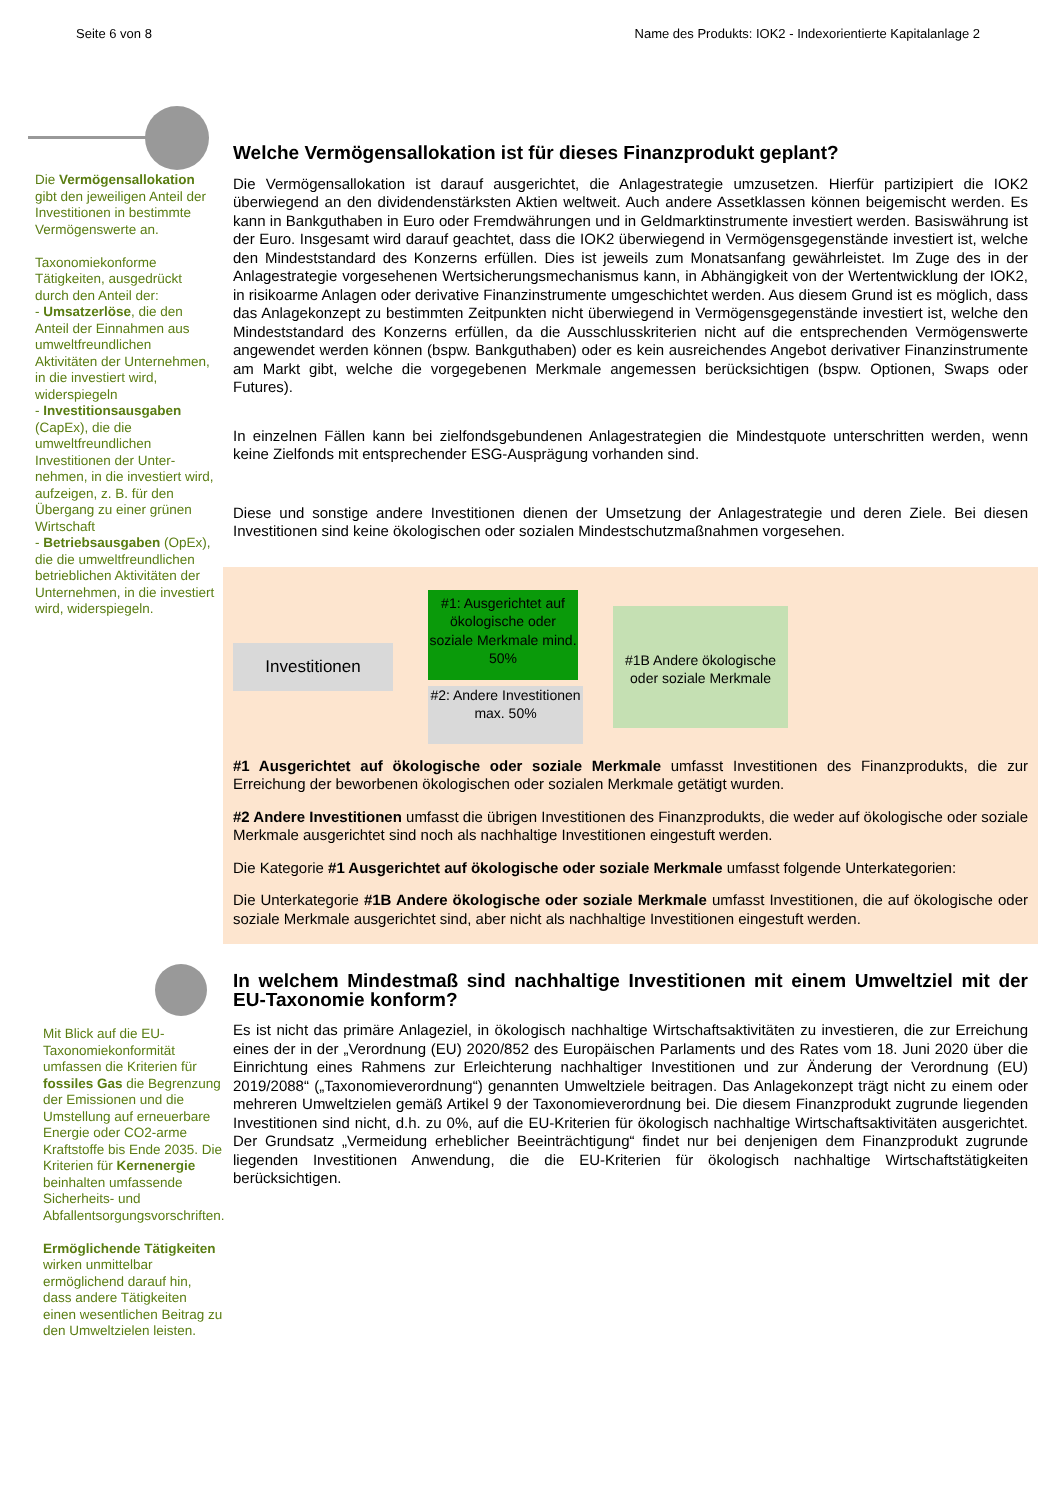Seite 6 von 8 Name des Produkts: IOK2 - Indexorientierte Kapitalanlage 2
Die Vermögensallokation gibt den jeweiligen Anteil der Investitionen in bestimmte Vermögenswerte an.
Taxonomiekonforme Tätigkeiten, ausgedrückt durch den Anteil der:
- Umsatzerlöse, die den Anteil der Einnahmen aus umweltfreundlichen Aktivitäten der Unternehmen, in die investiert wird, widerspiegeln
- Investitionsausgaben (CapEx), die die umweltfreundlichen Investitionen der Unter-nehmen, in die investiert wird, aufzeigen, z. B. für den Übergang zu einer grünen Wirtschaft
- Betriebsausgaben (OpEx), die die umweltfreundlichen betrieblichen Aktivitäten der Unternehmen, in die investiert wird, widerspiegeln.
Welche Vermögensallokation ist für dieses Finanzprodukt geplant?
Die Vermögensallokation ist darauf ausgerichtet, die Anlagestrategie umzusetzen. Hierfür partizipiert die IOK2 überwiegend an den dividendenstärksten Aktien weltweit. Auch andere Assetklassen können beigemischt werden. Es kann in Bankguthaben in Euro oder Fremdwährungen und in Geldmarktinstrumente investiert werden. Basiswährung ist der Euro. Insgesamt wird darauf geachtet, dass die IOK2 überwiegend in Vermögensgegenstände investiert ist, welche den Mindeststandard des Konzerns erfüllen. Dies ist jeweils zum Monatsanfang gewährleistet. Im Zuge des in der Anlagestrategie vorgesehenen Wertsicherungsmechanismus kann, in Abhängigkeit von der Wertentwicklung der IOK2, in risikoarme Anlagen oder derivative Finanzinstrumente umgeschichtet werden. Aus diesem Grund ist es möglich, dass das Anlagekonzept zu bestimmten Zeitpunkten nicht überwiegend in Vermögensgegenstände investiert ist, welche den Mindeststandard des Konzerns erfüllen, da die Ausschlusskriterien nicht auf die entsprechenden Vermögenswerte angewendet werden können (bspw. Bankguthaben) oder es kein ausreichendes Angebot derivativer Finanzinstrumente am Markt gibt, welche die vorgegebenen Merkmale angemessen berücksichtigen (bspw. Optionen, Swaps oder Futures).
In einzelnen Fällen kann bei zielfondsgebundenen Anlagestrategien die Mindestquote unterschritten werden, wenn keine Zielfonds mit entsprechender ESG-Ausprägung vorhanden sind.
Diese und sonstige andere Investitionen dienen der Umsetzung der Anlagestrategie und deren Ziele. Bei diesen Investitionen sind keine ökologischen oder sozialen Mindestschutzmaßnahmen vorgesehen.
Investitionen
#1: Ausgerichtet auf ökologische oder soziale Merkmale mind. 50%
#2: Andere Investitionen max. 50%
#1B Andere ökologische oder soziale Merkmale
#1 Ausgerichtet auf ökologische oder soziale Merkmale umfasst Investitionen des Finanzprodukts, die zur Erreichung der beworbenen ökologischen oder sozialen Merkmale getätigt wurden.
#2 Andere Investitionen umfasst die übrigen Investitionen des Finanzprodukts, die weder auf ökologische oder soziale Merkmale ausgerichtet sind noch als nachhaltige Investitionen eingestuft werden.
Die Kategorie #1 Ausgerichtet auf ökologische oder soziale Merkmale umfasst folgende Unterkategorien:
Die Unterkategorie #1B Andere ökologische oder soziale Merkmale umfasst Investitionen, die auf ökologische oder soziale Merkmale ausgerichtet sind, aber nicht als nachhaltige Investitionen eingestuft werden.
Mit Blick auf die EU-Taxonomiekonformität umfassen die Kriterien für fossiles Gas die Begrenzung der Emissionen und die Umstellung auf erneuerbare Energie oder CO2-arme Kraftstoffe bis Ende 2035. Die Kriterien für Kernenergie beinhalten umfassende Sicherheits- und Abfallentsorgungsvorschriften.
Ermöglichende Tätigkeiten wirken unmittelbar ermöglichend darauf hin, dass andere Tätigkeiten einen wesentlichen Beitrag zu den Umweltzielen leisten.
In welchem Mindestmaß sind nachhaltige Investitionen mit einem Umweltziel mit der EU-Taxonomie konform?
Es ist nicht das primäre Anlageziel, in ökologisch nachhaltige Wirtschaftsaktivitäten zu investieren, die zur Erreichung eines der in der „Verordnung (EU) 2020/852 des Europäischen Parlaments und des Rates vom 18. Juni 2020 über die Einrichtung eines Rahmens zur Erleichterung nachhaltiger Investitionen und zur Änderung der Verordnung (EU) 2019/2088“ („Taxonomieverordnung“) genannten Umweltziele beitragen. Das Anlagekonzept trägt nicht zu einem oder mehreren Umweltzielen gemäß Artikel 9 der Taxonomieverordnung bei. Die diesem Finanzprodukt zugrunde liegenden Investitionen sind nicht, d.h. zu 0%, auf die EU-Kriterien für ökologisch nachhaltige Wirtschaftsaktivitäten ausgerichtet. Der Grundsatz „Vermeidung erheblicher Beeinträchtigung“ findet nur bei denjenigen dem Finanzprodukt zugrunde liegenden Investitionen Anwendung, die die EU-Kriterien für ökologisch nachhaltige Wirtschaftstätigkeiten berücksichtigen.